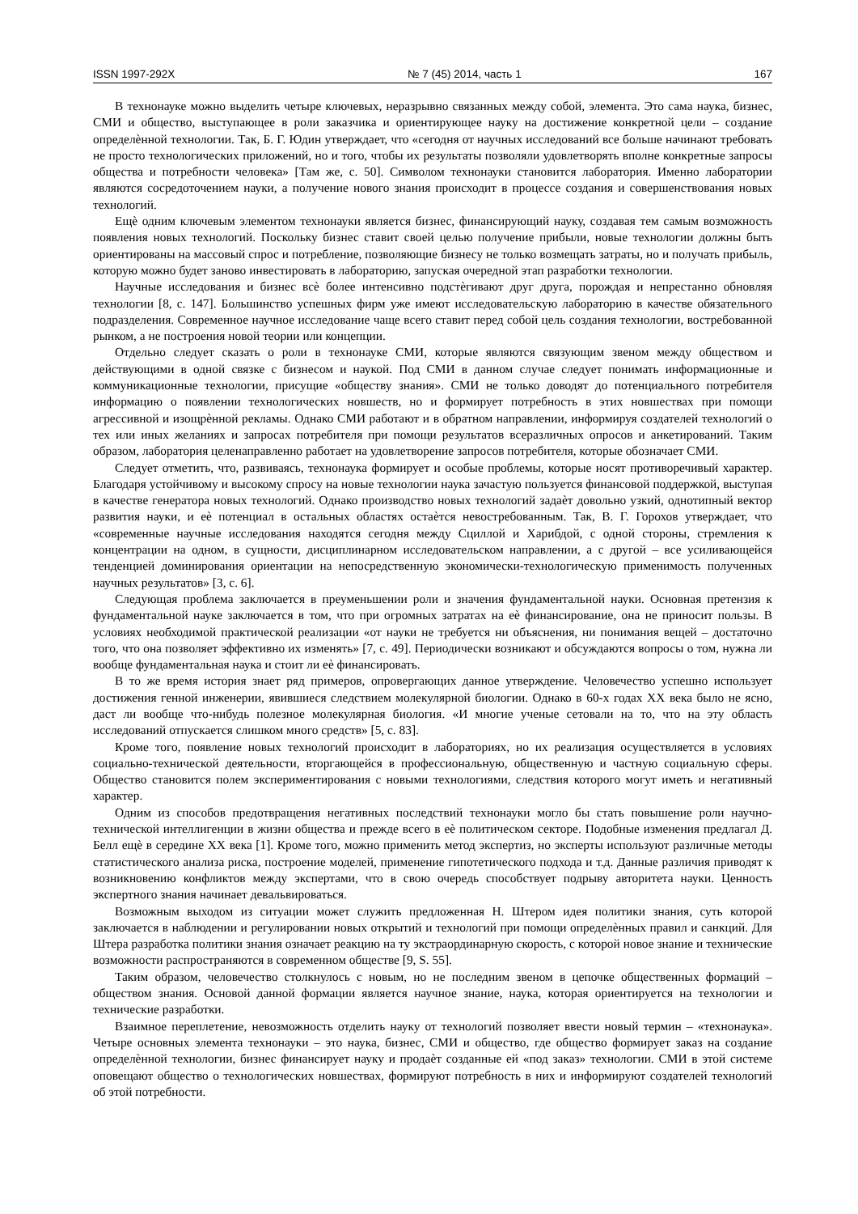ISSN 1997-292X № 7 (45) 2014, часть 1 167
В технонауке можно выделить четыре ключевых, неразрывно связанных между собой, элемента. Это сама наука, бизнес, СМИ и общество, выступающее в роли заказчика и ориентирующее науку на достижение конкретной цели – создание определѐнной технологии. Так, Б. Г. Юдин утверждает, что «сегодня от научных исследований все больше начинают требовать не просто технологических приложений, но и того, чтобы их результаты позволяли удовлетворять вполне конкретные запросы общества и потребности человека» [Там же, с. 50]. Символом технонауки становится лаборатория. Именно лаборатории являются сосредоточением науки, а получение нового знания происходит в процессе создания и совершенствования новых технологий.
Ещѐ одним ключевым элементом технонауки является бизнес, финансирующий науку, создавая тем самым возможность появления новых технологий. Поскольку бизнес ставит своей целью получение прибыли, новые технологии должны быть ориентированы на массовый спрос и потребление, позволяющие бизнесу не только возмещать затраты, но и получать прибыль, которую можно будет заново инвестировать в лабораторию, запуская очередной этап разработки технологии.
Научные исследования и бизнес всѐ более интенсивно подстѐгивают друг друга, порождая и непрестанно обновляя технологии [8, с. 147]. Большинство успешных фирм уже имеют исследовательскую лабораторию в качестве обязательного подразделения. Современное научное исследование чаще всего ставит перед собой цель создания технологии, востребованной рынком, а не построения новой теории или концепции.
Отдельно следует сказать о роли в технонауке СМИ, которые являются связующим звеном между обществом и действующими в одной связке с бизнесом и наукой. Под СМИ в данном случае следует понимать информационные и коммуникационные технологии, присущие «обществу знания». СМИ не только доводят до потенциального потребителя информацию о появлении технологических новшеств, но и формирует потребность в этих новшествах при помощи агрессивной и изощрѐнной рекламы. Однако СМИ работают и в обратном направлении, информируя создателей технологий о тех или иных желаниях и запросах потребителя при помощи результатов всеразличных опросов и анкетирований. Таким образом, лаборатория целенаправленно работает на удовлетворение запросов потребителя, которые обозначает СМИ.
Следует отметить, что, развиваясь, технонаука формирует и особые проблемы, которые носят противоречивый характер. Благодаря устойчивому и высокому спросу на новые технологии наука зачастую пользуется финансовой поддержкой, выступая в качестве генератора новых технологий. Однако производство новых технологий задаѐт довольно узкий, однотипный вектор развития науки, и еѐ потенциал в остальных областях остаѐтся невостребованным. Так, В. Г. Горохов утверждает, что «современные научные исследования находятся сегодня между Сциллой и Харибдой, с одной стороны, стремления к концентрации на одном, в сущности, дисциплинарном исследовательском направлении, а с другой – все усиливающейся тенденцией доминирования ориентации на непосредственную экономически-технологическую применимость полученных научных результатов» [3, с. 6].
Следующая проблема заключается в преуменьшении роли и значения фундаментальной науки. Основная претензия к фундаментальной науке заключается в том, что при огромных затратах на еѐ финансирование, она не приносит пользы. В условиях необходимой практической реализации «от науки не требуется ни объяснения, ни понимания вещей – достаточно того, что она позволяет эффективно их изменять» [7, с. 49]. Периодически возникают и обсуждаются вопросы о том, нужна ли вообще фундаментальная наука и стоит ли еѐ финансировать.
В то же время история знает ряд примеров, опровергающих данное утверждение. Человечество успешно использует достижения генной инженерии, явившиеся следствием молекулярной биологии. Однако в 60-х годах XX века было не ясно, даст ли вообще что-нибудь полезное молекулярная биология. «И многие ученые сетовали на то, что на эту область исследований отпускается слишком много средств» [5, с. 83].
Кроме того, появление новых технологий происходит в лабораториях, но их реализация осуществляется в условиях социально-технической деятельности, вторгающейся в профессиональную, общественную и частную социальную сферы. Общество становится полем экспериментирования с новыми технологиями, следствия которого могут иметь и негативный характер.
Одним из способов предотвращения негативных последствий технонауки могло бы стать повышение роли научно-технической интеллигенции в жизни общества и прежде всего в еѐ политическом секторе. Подобные изменения предлагал Д. Белл ещѐ в середине XX века [1]. Кроме того, можно применить метод экспертиз, но эксперты используют различные методы статистического анализа риска, построение моделей, применение гипотетического подхода и т.д. Данные различия приводят к возникновению конфликтов между экспертами, что в свою очередь способствует подрыву авторитета науки. Ценность экспертного знания начинает девальвироваться.
Возможным выходом из ситуации может служить предложенная Н. Штером идея политики знания, суть которой заключается в наблюдении и регулировании новых открытий и технологий при помощи определѐнных правил и санкций. Для Штера разработка политики знания означает реакцию на ту экстраординарную скорость, с которой новое знание и технические возможности распространяются в современном обществе [9, S. 55].
Таким образом, человечество столкнулось с новым, но не последним звеном в цепочке общественных формаций – обществом знания. Основой данной формации является научное знание, наука, которая ориентируется на технологии и технические разработки.
Взаимное переплетение, невозможность отделить науку от технологий позволяет ввести новый термин – «технонаука». Четыре основных элемента технонауки – это наука, бизнес, СМИ и общество, где общество формирует заказ на создание определѐнной технологии, бизнес финансирует науку и продаѐт созданные ей «под заказ» технологии. СМИ в этой системе оповещают общество о технологических новшествах, формируют потребность в них и информируют создателей технологий об этой потребности.